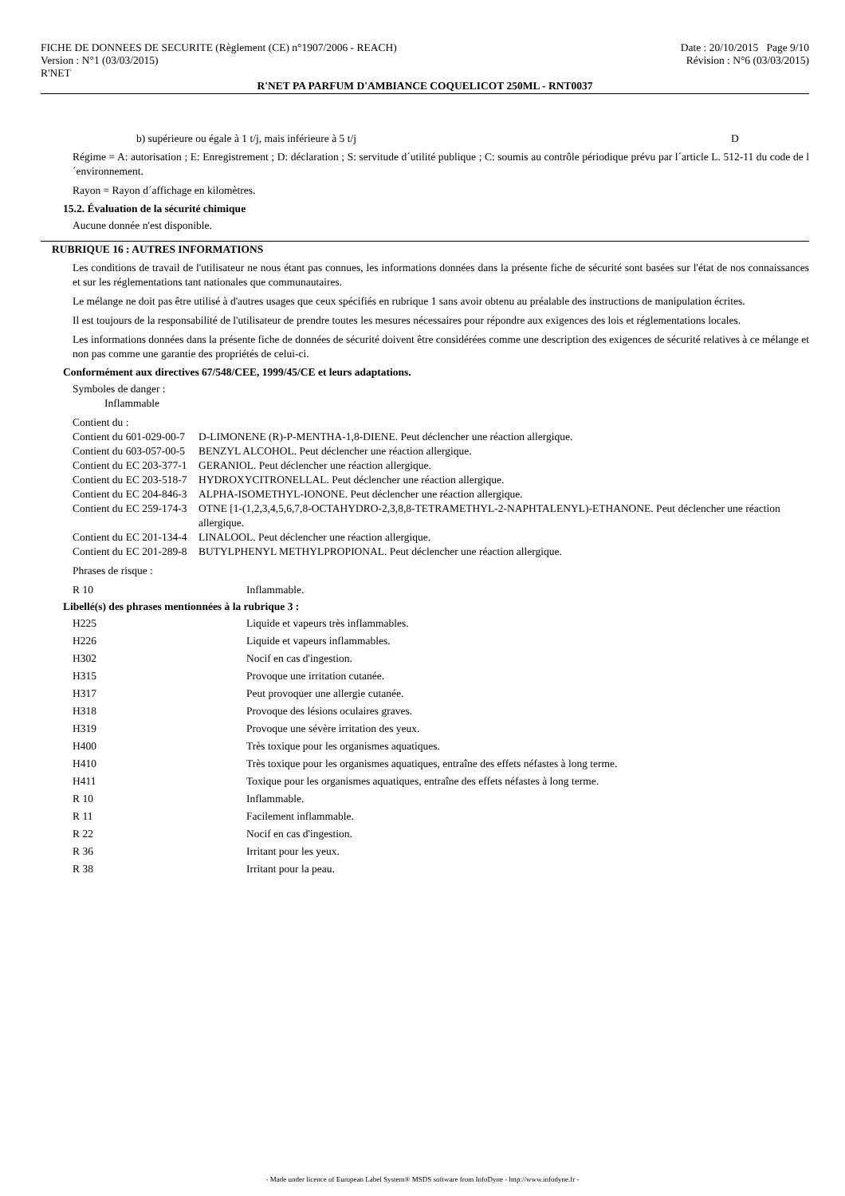FICHE DE DONNEES DE SECURITE (Règlement (CE) n°1907/2006 - REACH)
Version : N°1 (03/03/2015)
R'NET
Date : 20/10/2015 Page 9/10
Révision : N°6 (03/03/2015)
R'NET PA PARFUM D'AMBIANCE COQUELICOT 250ML - RNT0037
b) supérieure ou égale à 1 t/j, mais inférieure à 5 t/j D
Régime = A: autorisation ; E: Enregistrement ; D: déclaration ; S: servitude d´utilité publique ; C: soumis au contrôle périodique prévu par l´article L. 512-11 du code de l´environnement.
Rayon = Rayon d´affichage en kilomètres.
15.2. Évaluation de la sécurité chimique
Aucune donnée n'est disponible.
RUBRIQUE 16 : AUTRES INFORMATIONS
Les conditions de travail de l'utilisateur ne nous étant pas connues, les informations données dans la présente fiche de sécurité sont basées sur l'état de nos connaissances et sur les réglementations tant nationales que communautaires.
Le mélange ne doit pas être utilisé à d'autres usages que ceux spécifiés en rubrique 1 sans avoir obtenu au préalable des instructions de manipulation écrites.
Il est toujours de la responsabilité de l'utilisateur de prendre toutes les mesures nécessaires pour répondre aux exigences des lois et réglementations locales.
Les informations données dans la présente fiche de données de sécurité doivent être considérées comme une description des exigences de sécurité relatives à ce mélange et non pas comme une garantie des propriétés de celui-ci.
Conformément aux directives 67/548/CEE, 1999/45/CE et leurs adaptations.
Symboles de danger :
Inflammable
Contient du :
| Contient du 601-029-00-7 | D-LIMONENE (R)-P-MENTHA-1,8-DIENE. Peut déclencher une réaction allergique. |
| Contient du 603-057-00-5 | BENZYL ALCOHOL. Peut déclencher une réaction allergique. |
| Contient du EC 203-377-1 | GERANIOL. Peut déclencher une réaction allergique. |
| Contient du EC 203-518-7 | HYDROXYCITRONELLAL. Peut déclencher une réaction allergique. |
| Contient du EC 204-846-3 | ALPHA-ISOMETHYL-IONONE. Peut déclencher une réaction allergique. |
| Contient du EC 259-174-3 | OTNE [1-(1,2,3,4,5,6,7,8-OCTAHYDRO-2,3,8,8-TETRAMETHYL-2-NAPHTALENYL)-ETHANONE. Peut déclencher une réaction allergique. |
| Contient du EC 201-134-4 | LINALOOL. Peut déclencher une réaction allergique. |
| Contient du EC 201-289-8 | BUTYLPHENYL METHYLPROPIONAL. Peut déclencher une réaction allergique. |
Phrases de risque :
| R 10 | Inflammable. |
Libellé(s) des phrases mentionnées à la rubrique 3 :
| H225 | Liquide et vapeurs très inflammables. |
| H226 | Liquide et vapeurs inflammables. |
| H302 | Nocif en cas d'ingestion. |
| H315 | Provoque une irritation cutanée. |
| H317 | Peut provoquer une allergie cutanée. |
| H318 | Provoque des lésions oculaires graves. |
| H319 | Provoque une sévère irritation des yeux. |
| H400 | Très toxique pour les organismes aquatiques. |
| H410 | Très toxique pour les organismes aquatiques, entraîne des effets néfastes à long terme. |
| H411 | Toxique pour les organismes aquatiques, entraîne des effets néfastes à long terme. |
| R 10 | Inflammable. |
| R 11 | Facilement inflammable. |
| R 22 | Nocif en cas d'ingestion. |
| R 36 | Irritant pour les yeux. |
| R 38 | Irritant pour la peau. |
- Made under licence of European Label System® MSDS software from InfoDyne - http://www.infodyne.fr -